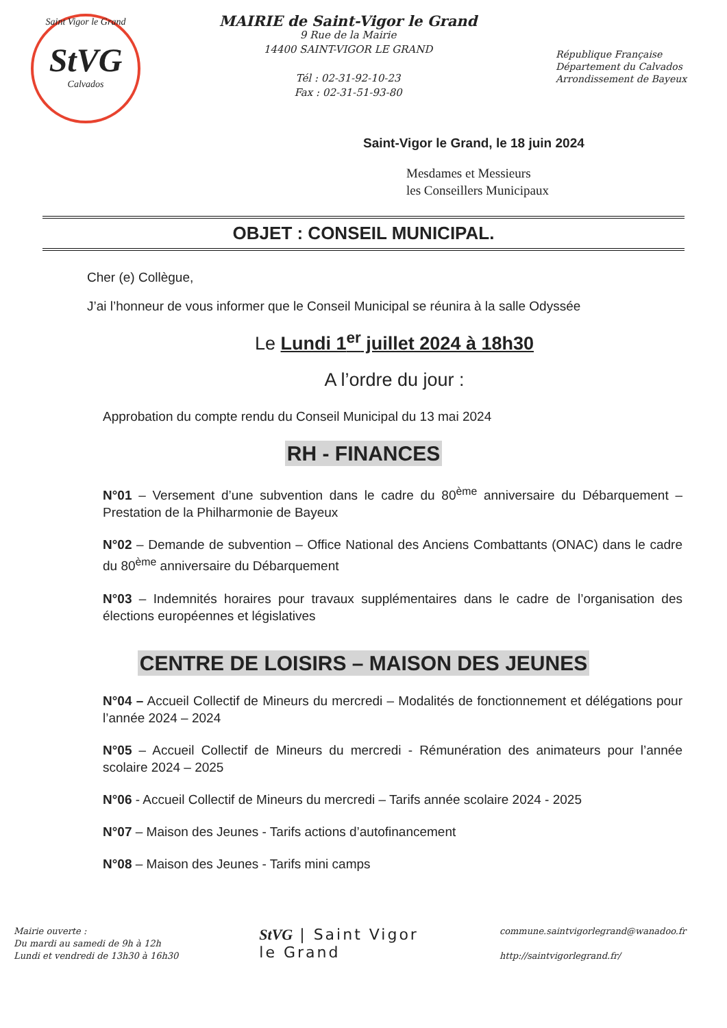Saint Vigor le Grand
StVG
Calvados
MAIRIE de Saint-Vigor le Grand
9 Rue de la Mairie
14400 SAINT-VIGOR LE GRAND
Tél : 02-31-92-10-23
Fax : 02-31-51-93-80
République Française
Département du Calvados
Arrondissement de Bayeux
Saint-Vigor le Grand, le 18 juin 2024
Mesdames et Messieurs
les Conseillers Municipaux
OBJET : CONSEIL MUNICIPAL.
Cher (e) Collègue,
J’ai l’honneur de vous informer que le Conseil Municipal se réunira à la salle Odyssée
Le Lundi 1<sup>er</sup> juillet 2024 à 18h30
A l’ordre du jour :
Approbation du compte rendu du Conseil Municipal du 13 mai 2024
RH - FINANCES
N°01 – Versement d’une subvention dans le cadre du 80<sup>ème</sup> anniversaire du Débarquement – Prestation de la Philharmonie de Bayeux
N°02 – Demande de subvention – Office National des Anciens Combattants (ONAC) dans le cadre du 80<sup>ème</sup> anniversaire du Débarquement
N°03 – Indemnités horaires pour travaux supplémentaires dans le cadre de l’organisation des élections européennes et législatives
CENTRE DE LOISIRS – MAISON DES JEUNES
N°04 – Accueil Collectif de Mineurs du mercredi – Modalités de fonctionnement et délégations pour l’année 2024 – 2024
N°05 – Accueil Collectif de Mineurs du mercredi - Rémunération des animateurs pour l’année scolaire 2024 – 2025
N°06 - Accueil Collectif de Mineurs du mercredi – Tarifs année scolaire 2024 - 2025
N°07 – Maison des Jeunes - Tarifs actions d’autofinancement
N°08 – Maison des Jeunes - Tarifs mini camps
Mairie ouverte :
Du mardi au samedi de 9h à 12h
Lundi et vendredi de 13h30 à 16h30
StVG | Saint Vigor
le Grand
commune.saintvigorlegrand@wanadoo.fr
http://saintvigorlegrand.fr/